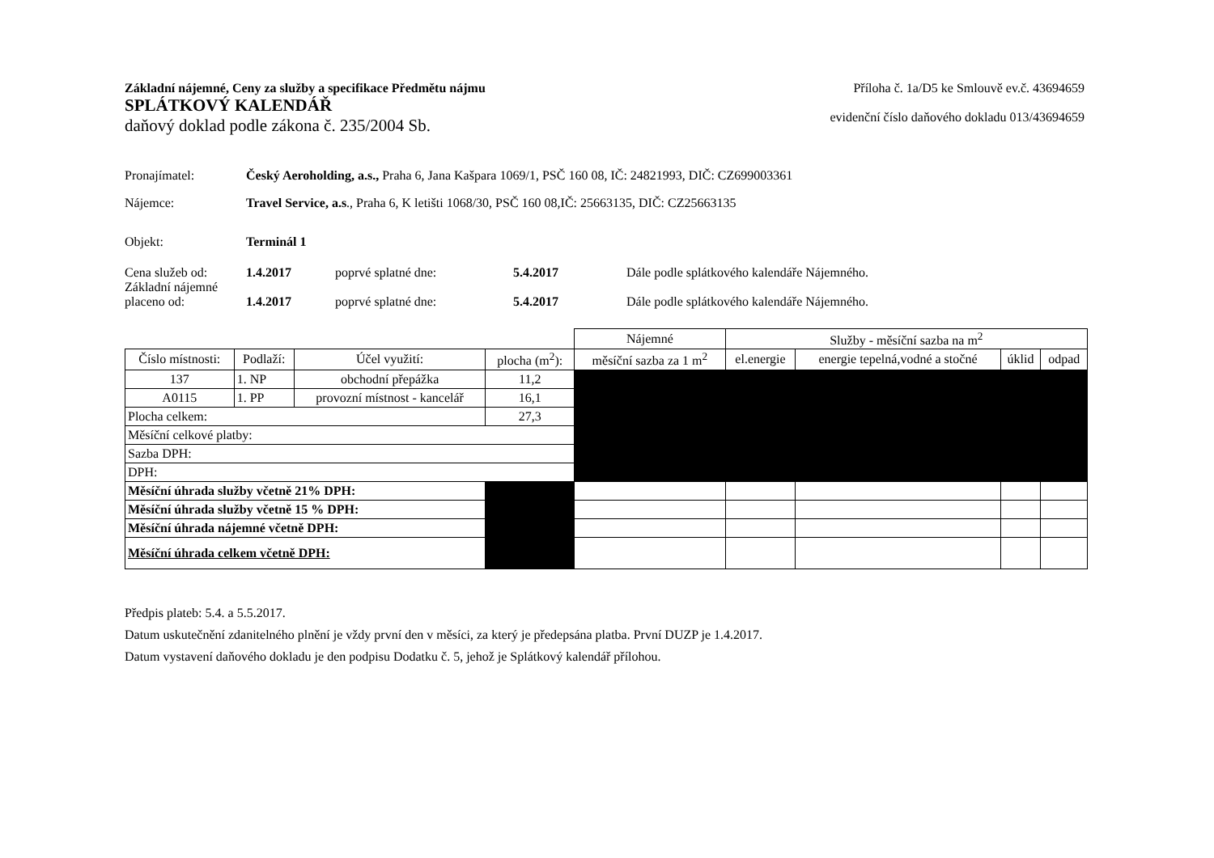Základní nájemné, Ceny za služby a specifikace Předmětu nájmu
SPLÁTKOVÝ KALENDÁŘ
daňový doklad podle zákona č. 235/2004 Sb.
Příloha č. 1a/D5 ke Smlouvě ev.č. 43694659
evidenční číslo daňového dokladu 013/43694659
Pronajímatel: Český Aeroholding, a.s., Praha 6, Jana Kašpara 1069/1, PSČ 160 08, IČ: 24821993, DIČ: CZ699003361
Nájemce: Travel Service, a.s., Praha 6, K letišti 1068/30, PSČ 160 08,IČ: 25663135, DIČ: CZ25663135
Objekt: Terminál 1
| Cena služeb od: | 1.4.2017 | poprvé splatné dne: | 5.4.2017 | Dále podle splátkového kalendáře Nájemného. |
| Základní nájemné placeno od: | 1.4.2017 | poprvé splatné dne: | 5.4.2017 | Dále podle splátkového kalendáře Nájemného. |
| | | | | Nájemné | Služby - měsíční sazba na m<sup>2</sup> | | | |
| Číslo místnosti: | Podlaží: | Účel využití: | plocha (m<sup>2</sup>): | měsíční sazba za 1 m<sup>2</sup> | el.energie | energie tepelná,vodné a stočné | úklid | odpad |
| 137 | 1. NP | obchodní přepážka | 11,2 | | | | | |
| A0115 | 1. PP | provozní místnost - kancelář | 16,1 | | | | | |
| Plocha celkem: | | | 27,3 | | | | | |
| Měsíční celkové platby: | | | | | | | | |
| Sazba DPH: | | | | | | | | |
| DPH: | | | | | | | | |
| Měsíční úhrada služby včetně 21% DPH: | | | | | | | | |
| Měsíční úhrada služby včetně 15 % DPH: | | | | | | | | |
| Měsíční úhrada nájemné včetně DPH: | | | | | | | | |
| Měsíční úhrada celkem včetně DPH: | | | | | | | | |
Předpis plateb: 5.4. a 5.5.2017.
Datum uskutečnění zdanitelného plnění je vždy první den v měsíci, za který je předepsána platba. První DUZP je 1.4.2017.
Datum vystavení daňového dokladu je den podpisu Dodatku č. 5, jehož je Splátkový kalendář přílohou.